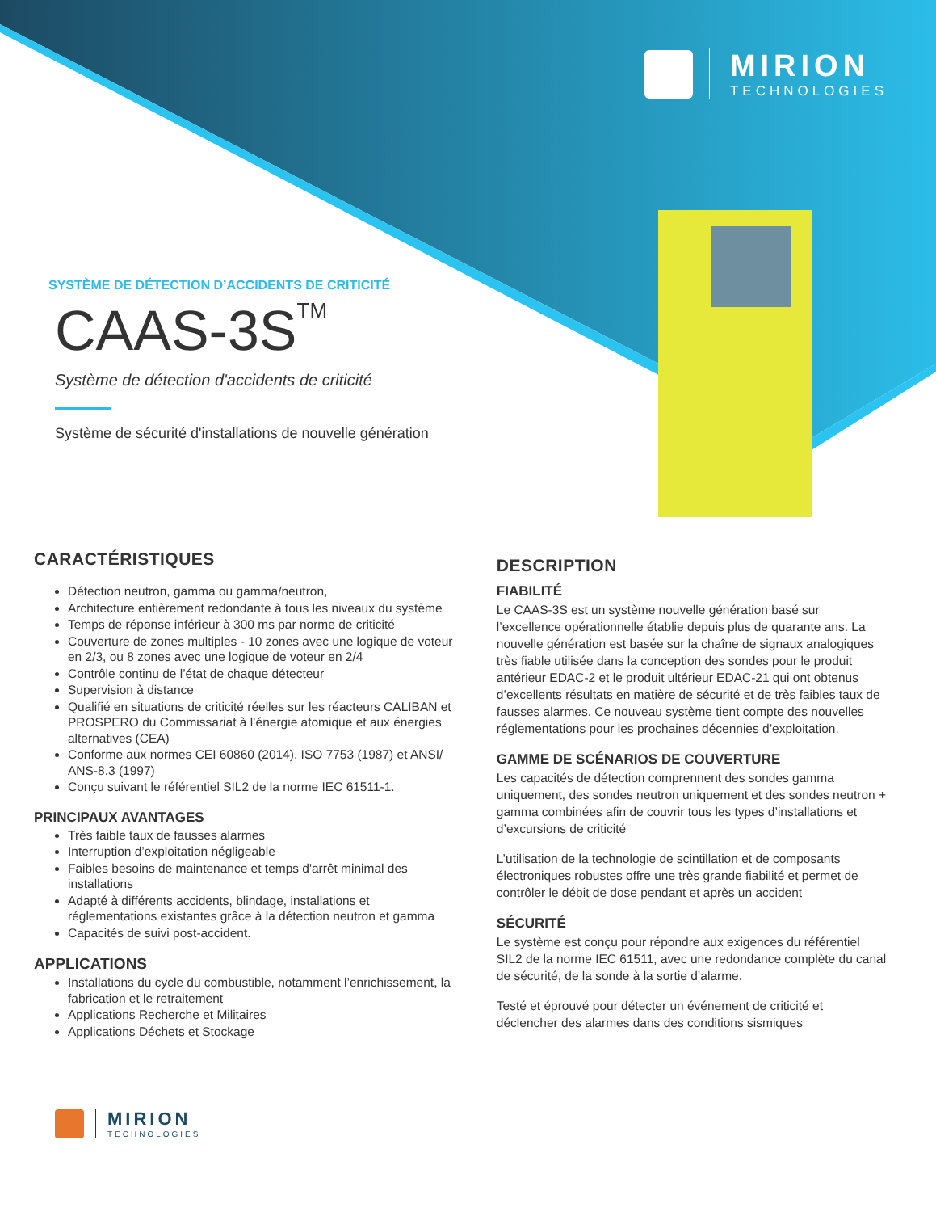MIRION
TECHNOLOGIES
SYSTÈME DE DÉTECTION D’ACCIDENTS DE CRITICITÉ
CAAS-3S<sup>TM</sup>
Système de détection d'accidents de criticité
Système de sécurité d'installations de nouvelle génération
CARACTÉRISTIQUES
Détection neutron, gamma ou gamma/neutron,
Architecture entièrement redondante à tous les niveaux du système
Temps de réponse inférieur à 300 ms par norme de criticité
Couverture de zones multiples - 10 zones avec une logique de voteur en 2/3, ou 8 zones avec une logique de voteur en 2/4
Contrôle continu de l’état de chaque détecteur
Supervision à distance
Qualifié en situations de criticité réelles sur les réacteurs CALIBAN et PROSPERO du Commissariat à l’énergie atomique et aux énergies alternatives (CEA)
Conforme aux normes CEI 60860 (2014), ISO 7753 (1987) et ANSI/ ANS-8.3 (1997)
Conçu suivant le référentiel SIL2 de la norme IEC 61511-1.
PRINCIPAUX AVANTAGES
Très faible taux de fausses alarmes
Interruption d’exploitation négligeable
Faibles besoins de maintenance et temps d'arrêt minimal des installations
Adapté à différents accidents, blindage, installations et réglementations existantes grâce à la détection neutron et gamma
Capacités de suivi post-accident.
APPLICATIONS
Installations du cycle du combustible, notamment l’enrichissement, la fabrication et le retraitement
Applications Recherche et Militaires
Applications Déchets et Stockage
DESCRIPTION
FIABILITÉ
Le CAAS-3S est un système nouvelle génération basé sur l’excellence opérationnelle établie depuis plus de quarante ans. La nouvelle génération est basée sur la chaîne de signaux analogiques très fiable utilisée dans la conception des sondes pour le produit antérieur EDAC-2 et le produit ultérieur EDAC-21 qui ont obtenus d’excellents résultats en matière de sécurité et de très faibles taux de fausses alarmes. Ce nouveau système tient compte des nouvelles réglementations pour les prochaines décennies d’exploitation.
GAMME DE SCÉNARIOS DE COUVERTURE
Les capacités de détection comprennent des sondes gamma uniquement, des sondes neutron uniquement et des sondes neutron + gamma combinées afin de couvrir tous les types d’installations et d’excursions de criticité
L’utilisation de la technologie de scintillation et de composants électroniques robustes offre une très grande fiabilité et permet de contrôler le débit de dose pendant et après un accident
SÉCURITÉ
Le système est conçu pour répondre aux exigences du référentiel SIL2 de la norme IEC 61511, avec une redondance complète du canal de sécurité, de la sonde à la sortie d’alarme.
Testé et éprouvé pour détecter un événement de criticité et déclencher des alarmes dans des conditions sismiques
MIRION
TECHNOLOGIES